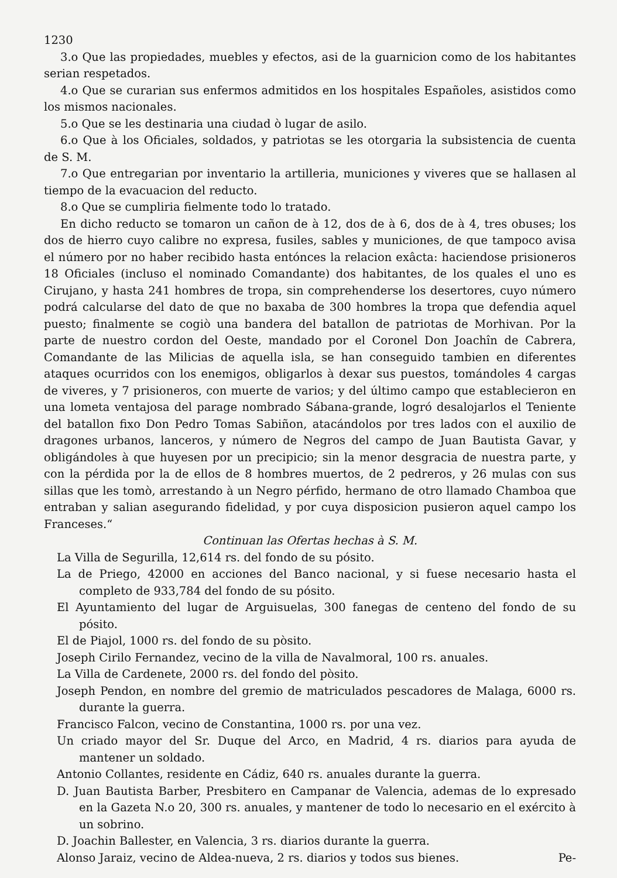1230
3.o Que las propiedades, muebles y efectos, asi de la guarnicion como de los habitantes serian respetados.
4.o Que se curarian sus enfermos admitidos en los hospitales Españoles, asistidos como los mismos nacionales.
5.o Que se les destinaria una ciudad ò lugar de asilo.
6.o Que à los Oficiales, soldados, y patriotas se les otorgaria la subsistencia de cuenta de S. M.
7.o Que entregarian por inventario la artilleria, municiones y viveres que se hallasen al tiempo de la evacuacion del reducto.
8.o Que se cumpliria fielmente todo lo tratado.
En dicho reducto se tomaron un cañon de à 12, dos de à 6, dos de à 4, tres obuses; los dos de hierro cuyo calibre no expresa, fusiles, sables y municiones, de que tampoco avisa el número por no haber recibido hasta entónces la relacion exâcta: haciendose prisioneros 18 Oficiales (incluso el nominado Comandante) dos habitantes, de los quales el uno es Cirujano, y hasta 241 hombres de tropa, sin comprehenderse los desertores, cuyo número podrá calcularse del dato de que no baxaba de 300 hombres la tropa que defendia aquel puesto; finalmente se cogiò una bandera del batallon de patriotas de Morhivan. Por la parte de nuestro cordon del Oeste, mandado por el Coronel Don Joachîn de Cabrera, Comandante de las Milicias de aquella isla, se han conseguido tambien en diferentes ataques ocurridos con los enemigos, obligarlos à dexar sus puestos, tomándoles 4 cargas de viveres, y 7 prisioneros, con muerte de varios; y del último campo que establecieron en una lometa ventajosa del parage nombrado Sábana-grande, logró desalojarlos el Teniente del batallon fixo Don Pedro Tomas Sabiñon, atacándolos por tres lados con el auxilio de dragones urbanos, lanceros, y número de Negros del campo de Juan Bautista Gavar, y obligándoles à que huyesen por un precipicio; sin la menor desgracia de nuestra parte, y con la pérdida por la de ellos de 8 hombres muertos, de 2 pedreros, y 26 mulas con sus sillas que les tomò, arrestando à un Negro pérfido, hermano de otro llamado Chamboa que entraban y salian asegurando fidelidad, y por cuya disposicion pusieron aquel campo los Franceses.“
Continuan las Ofertas hechas à S. M.
La Villa de Segurilla, 12,614 rs. del fondo de su pósito.
La de Priego, 42000 en acciones del Banco nacional, y si fuese necesario hasta el completo de 933,784 del fondo de su pósito.
El Ayuntamiento del lugar de Arguisuelas, 300 fanegas de centeno del fondo de su pósito.
El de Piajol, 1000 rs. del fondo de su pòsito.
Joseph Cirilo Fernandez, vecino de la villa de Navalmoral, 100 rs. anuales.
La Villa de Cardenete, 2000 rs. del fondo del pòsito.
Joseph Pendon, en nombre del gremio de matriculados pescadores de Malaga, 6000 rs. durante la guerra.
Francisco Falcon, vecino de Constantina, 1000 rs. por una vez.
Un criado mayor del Sr. Duque del Arco, en Madrid, 4 rs. diarios para ayuda de mantener un soldado.
Antonio Collantes, residente en Cádiz, 640 rs. anuales durante la guerra.
D. Juan Bautista Barber, Presbitero en Campanar de Valencia, ademas de lo expresado en la Gazeta N.o 20, 300 rs. anuales, y mantener de todo lo necesario en el exército à un sobrino.
D. Joachin Ballester, en Valencia, 3 rs. diarios durante la guerra.
Alonso Jaraiz, vecino de Aldea-nueva, 2 rs. diarios y todos sus bienes. Pe-